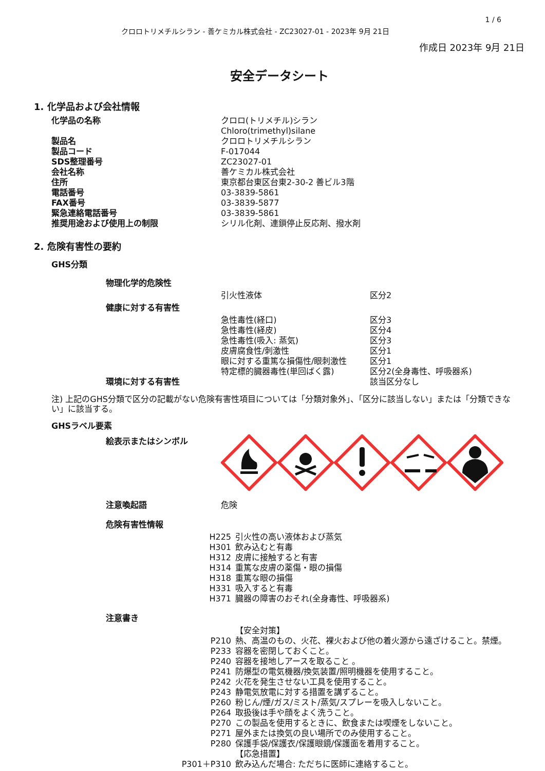クロロトリメチルシラン - 善ケミカル株式会社 - ZC23027-01 - 2023年 9月 21日
1 / 6
作成日 2023年 9月 21日
安全データシート
1. 化学品および会社情報
| 化学品の名称 | クロロ(トリメチル)シラン Chloro(trimethyl)silane |
| 製品名 | クロロトリメチルシラン |
| 製品コード | F-017044 |
| SDS整理番号 | ZC23027-01 |
| 会社名称 | 善ケミカル株式会社 |
| 住所 | 東京都台東区台東2-30-2 善ビル3階 |
| 電話番号 | 03-3839-5861 |
| FAX番号 | 03-3839-5877 |
| 緊急連絡電話番号 | 03-3839-5861 |
| 推奨用途および使用上の制限 | シリル化剤、連鎖停止反応剤、撥水剤 |
2. 危険有害性の要約
GHS分類
| 物理化学的危険性 | | |
| | 引火性液体 | 区分2 |
| 健康に対する有害性 | | |
| | 急性毒性(経口) | 区分3 |
| | 急性毒性(経皮) | 区分4 |
| | 急性毒性(吸入: 蒸気) | 区分3 |
| | 皮膚腐食性/刺激性 | 区分1 |
| | 眼に対する重篤な損傷性/眼刺激性 | 区分1 |
| | 特定標的臓器毒性(単回ばく露) | 区分2(全身毒性、呼吸器系) |
| 環境に対する有害性 | | 該当区分なし |
注) 上記のGHS分類で区分の記載がない危険有害性項目については「分類対象外」、「区分に該当しない」または「分類できない」に該当する。
GHSラベル要素
絵表示またはシンボル
| 注意喚起語 | 危険 |
危険有害性情報
| H225 | 引火性の高い液体および蒸気 |
| H301 | 飲み込むと有毒 |
| H312 | 皮膚に接触すると有害 |
| H314 | 重篤な皮膚の薬傷・眼の損傷 |
| H318 | 重篤な眼の損傷 |
| H331 | 吸入すると有毒 |
| H371 | 臓器の障害のおそれ(全身毒性、呼吸器系) |
注意書き
| | 【安全対策】 |
| P210 | 熱、高温のもの、火花、裸火および他の着火源から遠ざけること。禁煙。 |
| P233 | 容器を密閉しておくこと。 |
| P240 | 容器を接地しアースを取ること 。 |
| P241 | 防爆型の電気機器/換気装置/照明機器を使用すること。 |
| P242 | 火花を発生させない工具を使用すること。 |
| P243 | 静電気放電に対する措置を講ずること。 |
| P260 | 粉じん/煙/ガス/ミスト/蒸気/スプレーを吸入しないこと。 |
| P264 | 取扱後は手や顔をよく洗うこと。 |
| P270 | この製品を使用するときに、飲食または喫煙をしないこと。 |
| P271 | 屋外または換気の良い場所でのみ使用すること。 |
| P280 | 保護手袋/保護衣/保護眼鏡/保護面を着用すること。 |
| | 【応急措置】 |
| P301＋P310 | 飲み込んだ場合: ただちに医師に連絡すること。 |